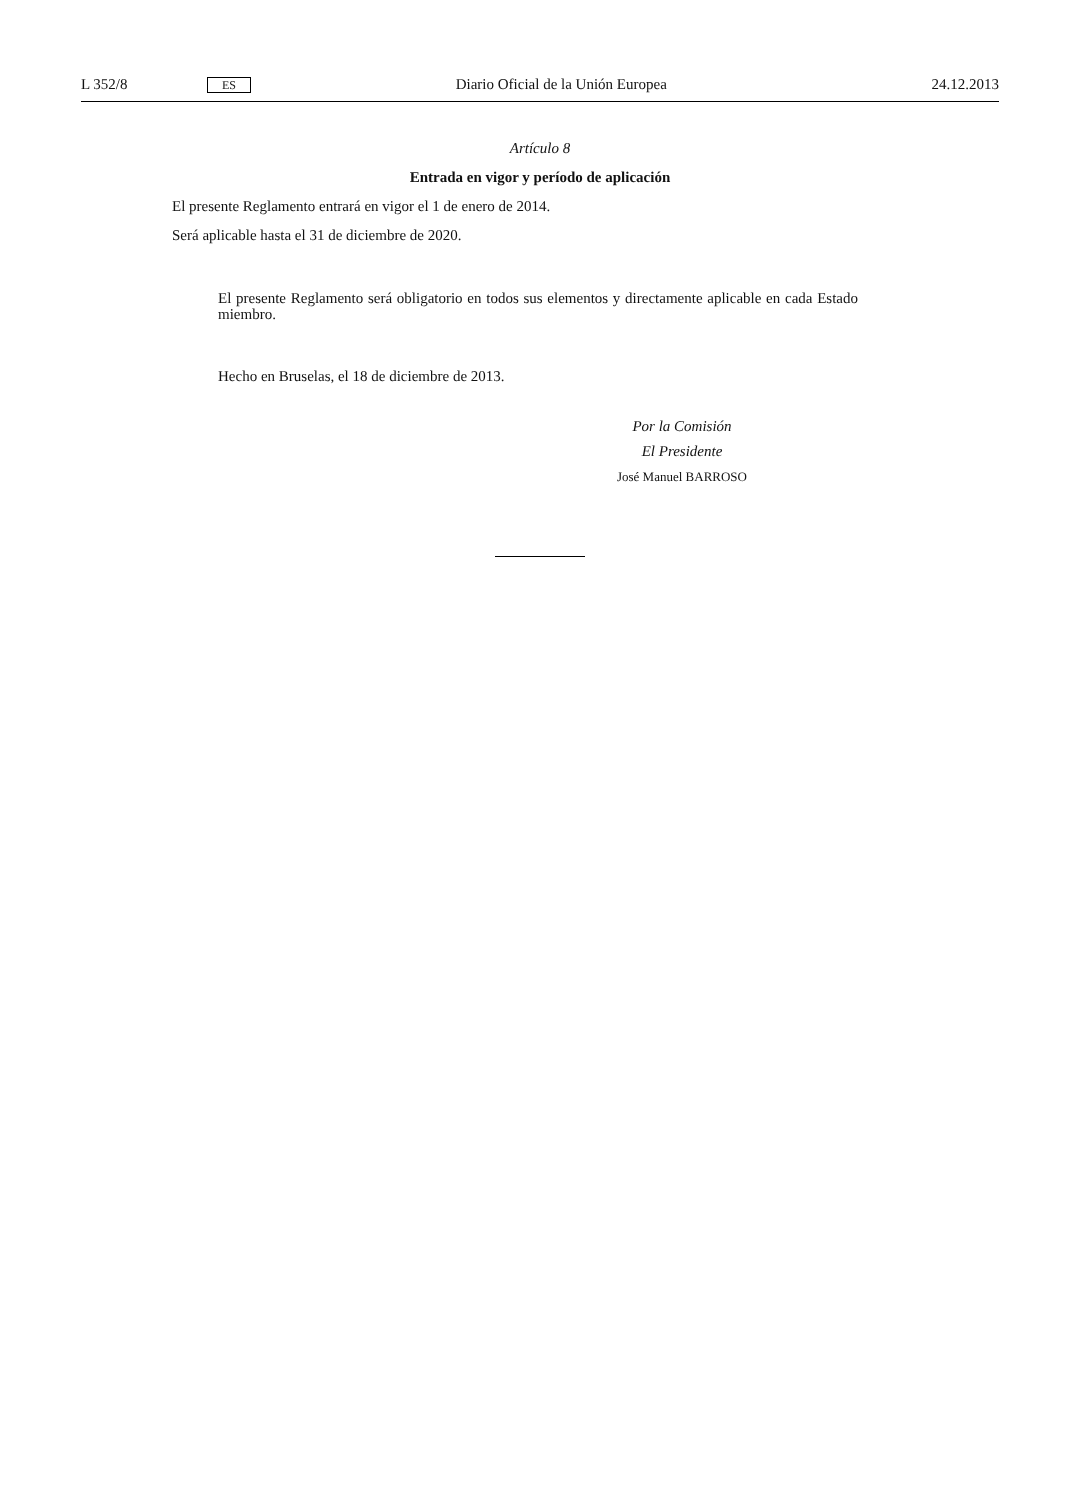L 352/8 ES Diario Oficial de la Unión Europea 24.12.2013
Artículo 8
Entrada en vigor y período de aplicación
El presente Reglamento entrará en vigor el 1 de enero de 2014.
Será aplicable hasta el 31 de diciembre de 2020.
El presente Reglamento será obligatorio en todos sus elementos y directamente aplicable en cada Estado miembro.
Hecho en Bruselas, el 18 de diciembre de 2013.
Por la Comisión
El Presidente
José Manuel BARROSO